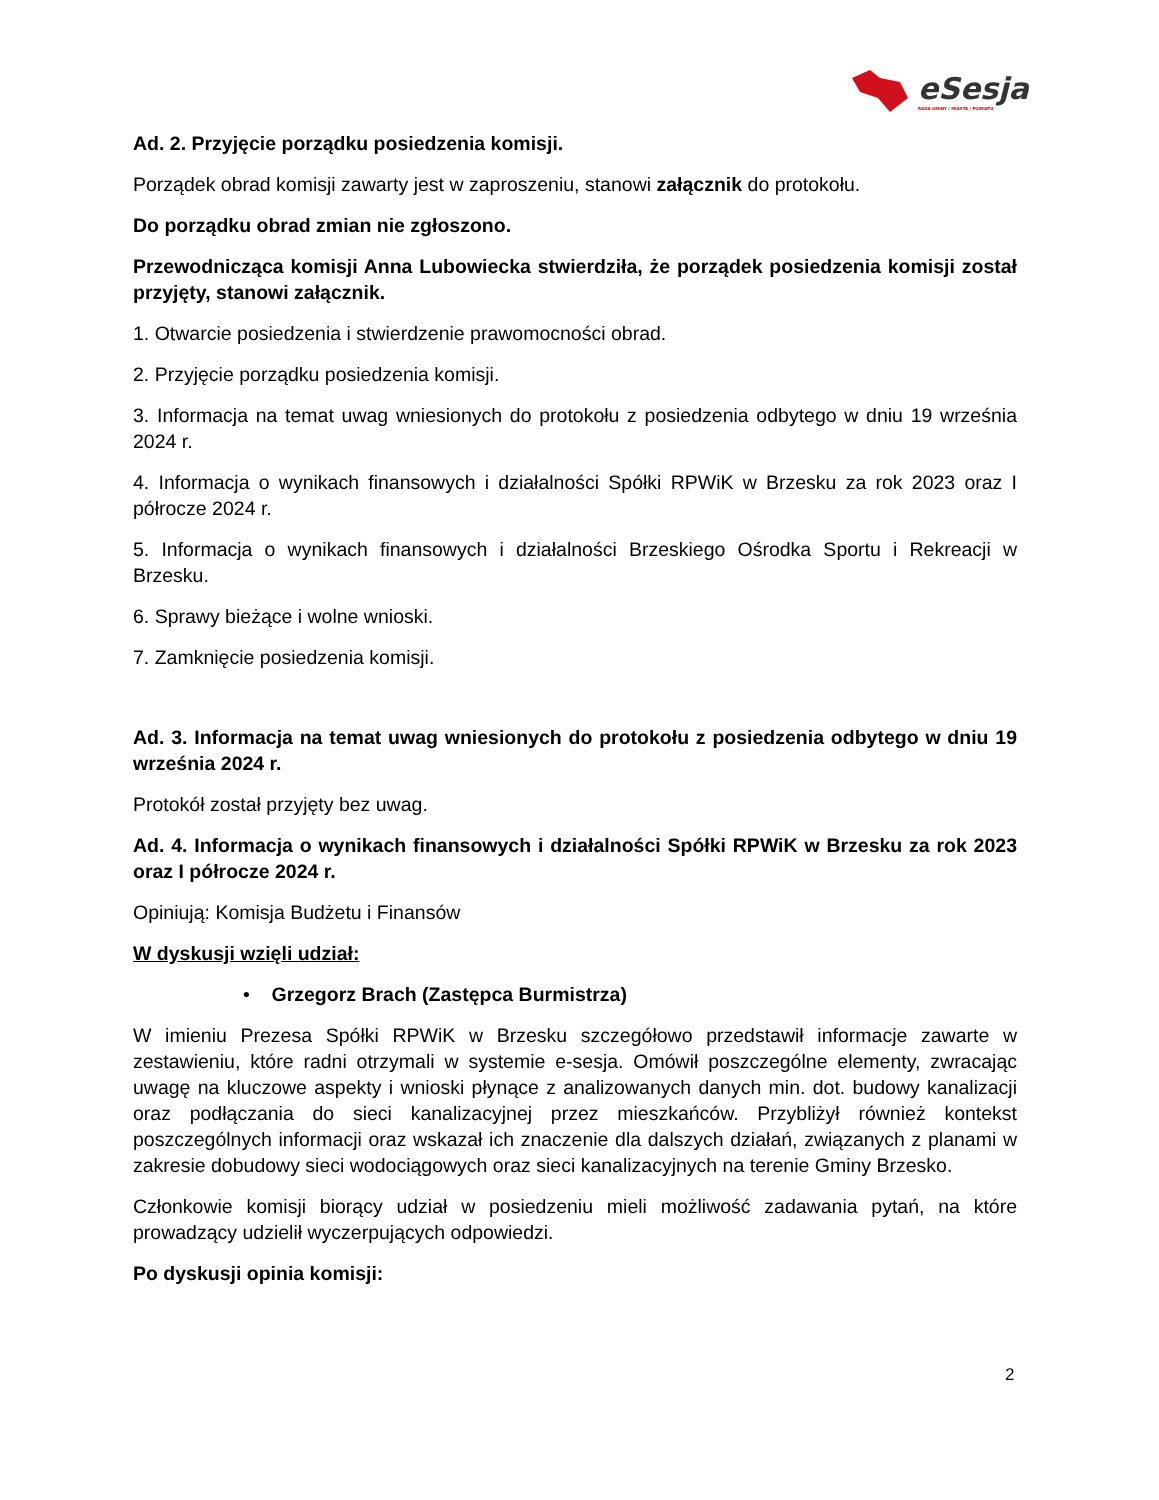eSesja
RADA GMINY / MIASTA / POWIATU
Ad. 2. Przyjęcie porządku posiedzenia komisji.
Porządek obrad komisji zawarty jest w zaproszeniu, stanowi załącznik do protokołu.
Do porządku obrad zmian nie zgłoszono.
Przewodnicząca komisji Anna Lubowiecka stwierdziła, że porządek posiedzenia komisji został przyjęty, stanowi załącznik.
1. Otwarcie posiedzenia i stwierdzenie prawomocności obrad.
2. Przyjęcie porządku posiedzenia komisji.
3. Informacja na temat uwag wniesionych do protokołu z posiedzenia odbytego w dniu 19 września 2024 r.
4. Informacja o wynikach finansowych i działalności Spółki RPWiK w Brzesku za rok 2023 oraz I półrocze 2024 r.
5. Informacja o wynikach finansowych i działalności Brzeskiego Ośrodka Sportu i Rekreacji w Brzesku.
6. Sprawy bieżące i wolne wnioski.
7. Zamknięcie posiedzenia komisji.
Ad. 3. Informacja na temat uwag wniesionych do protokołu z posiedzenia odbytego w dniu 19 września 2024 r.
Protokół został przyjęty bez uwag.
Ad. 4. Informacja o wynikach finansowych i działalności Spółki RPWiK w Brzesku za rok 2023 oraz I półrocze 2024 r.
Opiniują: Komisja Budżetu i Finansów
W dyskusji wzięli udział:
• Grzegorz Brach (Zastępca Burmistrza)
W imieniu Prezesa Spółki RPWiK w Brzesku szczegółowo przedstawił informacje zawarte w zestawieniu, które radni otrzymali w systemie e-sesja. Omówił poszczególne elementy, zwracając uwagę na kluczowe aspekty i wnioski płynące z analizowanych danych min. dot. budowy kanalizacji oraz podłączania do sieci kanalizacyjnej przez mieszkańców. Przybliżył również kontekst poszczególnych informacji oraz wskazał ich znaczenie dla dalszych działań, związanych z planami w zakresie dobudowy sieci wodociągowych oraz sieci kanalizacyjnych na terenie Gminy Brzesko.
Członkowie komisji biorący udział w posiedzeniu mieli możliwość zadawania pytań, na które prowadzący udzielił wyczerpujących odpowiedzi.
Po dyskusji opinia komisji:
2